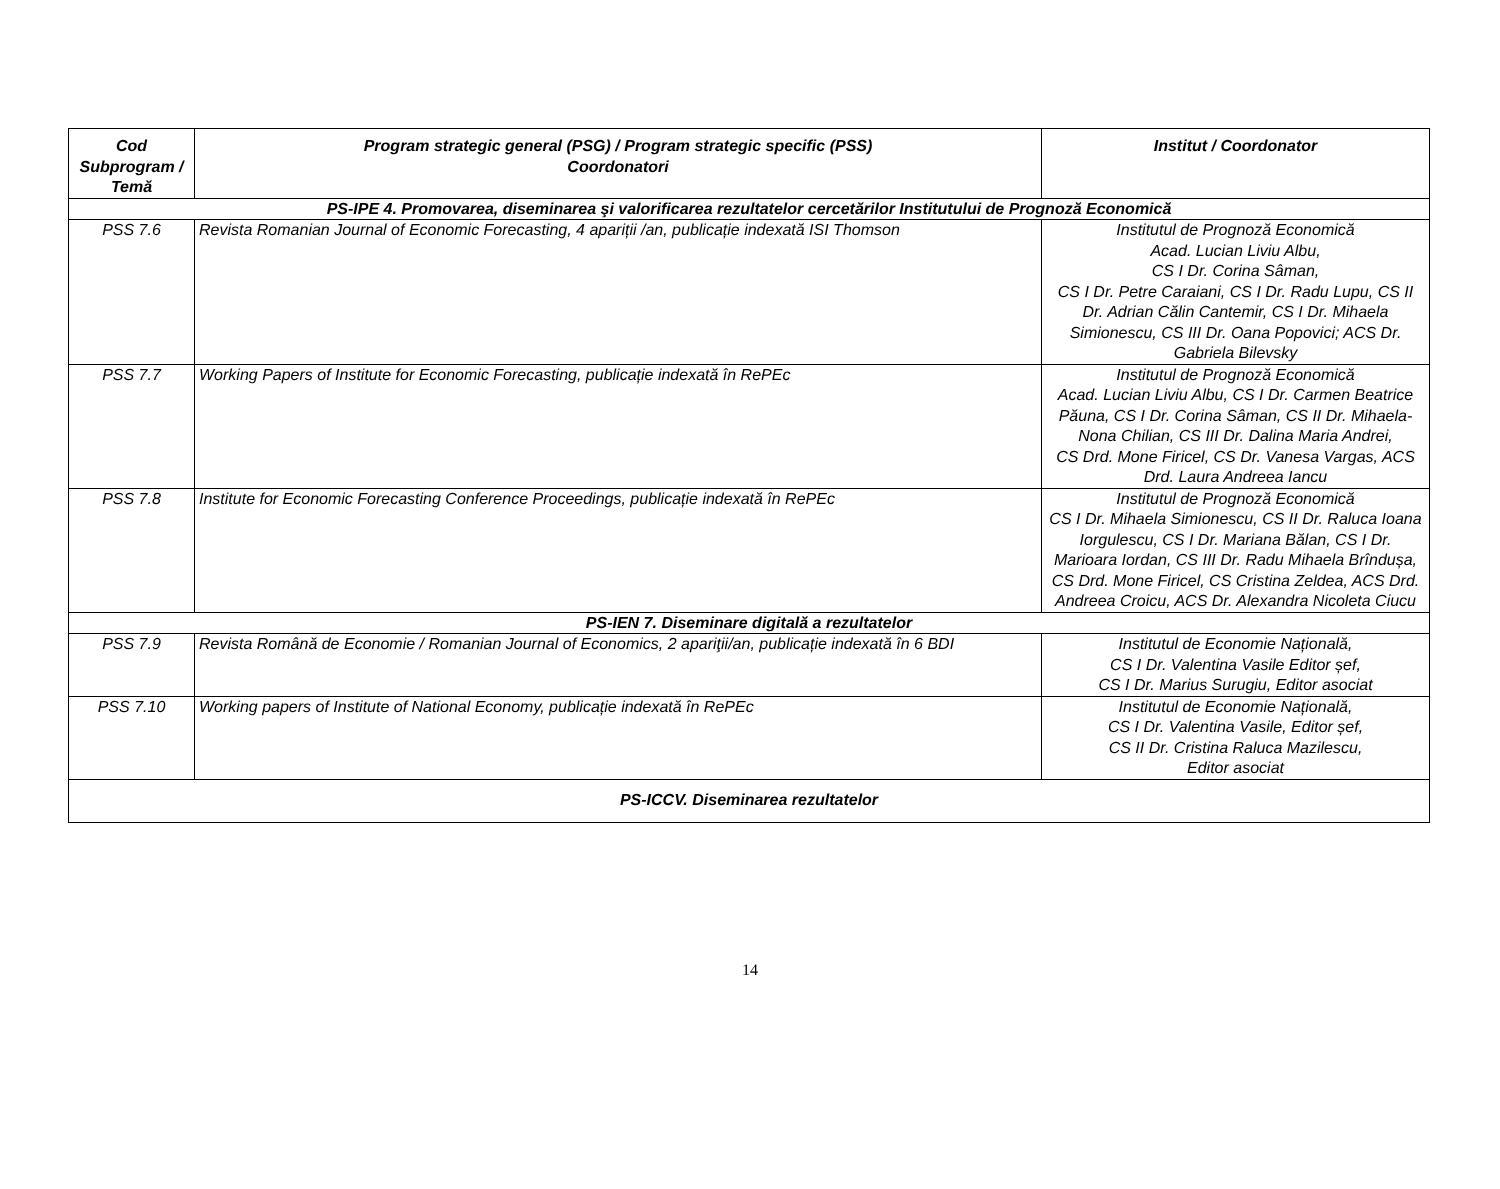| Cod Subprogram / Temă | Program strategic general (PSG) / Program strategic specific (PSS) Coordonatori | Institut / Coordonator |
| --- | --- | --- |
| PS-IPE 4. Promovarea, diseminarea şi valorificarea rezultatelor cercetărilor Institutului de Prognoză Economică | | |
| PSS 7.6 | Revista Romanian Journal of Economic Forecasting, 4 apariții /an, publicație indexată ISI Thomson | Institutul de Prognoză Economică Acad. Lucian Liviu Albu, CS I Dr. Corina Sâman, CS I Dr. Petre Caraiani, CS I Dr. Radu Lupu, CS II Dr. Adrian Călin Cantemir, CS I Dr. Mihaela Simionescu, CS III Dr. Oana Popovici; ACS Dr. Gabriela Bilevsky |
| PSS 7.7 | Working Papers of Institute for Economic Forecasting, publicație indexată în RePEc | Institutul de Prognoză Economică Acad. Lucian Liviu Albu, CS I Dr. Carmen Beatrice Păuna, CS I Dr. Corina Sâman, CS II Dr. Mihaela-Nona Chilian, CS III Dr. Dalina Maria Andrei, CS Drd. Mone Firicel, CS Dr. Vanesa Vargas, ACS Drd. Laura Andreea Iancu |
| PSS 7.8 | Institute for Economic Forecasting Conference Proceedings, publicație indexată în RePEc | Institutul de Prognoză Economică CS I Dr. Mihaela Simionescu, CS II Dr. Raluca Ioana Iorgulescu, CS I Dr. Mariana Bălan, CS I Dr. Marioara Iordan, CS III Dr. Radu Mihaela Brîndușa, CS Drd. Mone Firicel, CS Cristina Zeldea, ACS Drd. Andreea Croicu, ACS Dr. Alexandra Nicoleta Ciucu |
| PS-IEN 7. Diseminare digitală a rezultatelor | | |
| PSS 7.9 | Revista Română de Economie / Romanian Journal of Economics, 2 apariţii/an, publicație indexată în 6 BDI | Institutul de Economie Națională, CS I Dr. Valentina Vasile Editor șef, CS I Dr. Marius Surugiu, Editor asociat |
| PSS 7.10 | Working papers of Institute of National Economy, publicație indexată în RePEc | Institutul de Economie Națională, CS I Dr. Valentina Vasile, Editor șef, CS II Dr. Cristina Raluca Mazilescu, Editor asociat |
| PS-ICCV. Diseminarea rezultatelor | | |
14